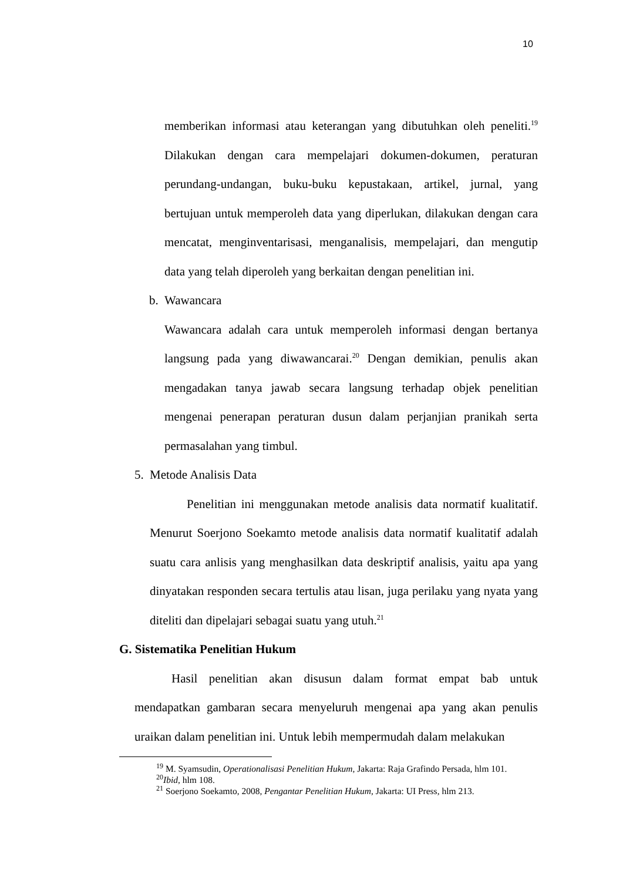10
memberikan informasi atau keterangan yang dibutuhkan oleh peneliti.<sup>19</sup> Dilakukan dengan cara mempelajari dokumen-dokumen, peraturan perundang-undangan, buku-buku kepustakaan, artikel, jurnal, yang bertujuan untuk memperoleh data yang diperlukan, dilakukan dengan cara mencatat, menginventarisasi, menganalisis, mempelajari, dan mengutip data yang telah diperoleh yang berkaitan dengan penelitian ini.
b. Wawancara
Wawancara adalah cara untuk memperoleh informasi dengan bertanya langsung pada yang diwawancarai.<sup>20</sup> Dengan demikian, penulis akan mengadakan tanya jawab secara langsung terhadap objek penelitian mengenai penerapan peraturan dusun dalam perjanjian pranikah serta permasalahan yang timbul.
5. Metode Analisis Data
Penelitian ini menggunakan metode analisis data normatif kualitatif. Menurut Soerjono Soekamto metode analisis data normatif kualitatif adalah suatu cara anlisis yang menghasilkan data deskriptif analisis, yaitu apa yang dinyatakan responden secara tertulis atau lisan, juga perilaku yang nyata yang diteliti dan dipelajari sebagai suatu yang utuh.<sup>21</sup>
G. Sistematika Penelitian Hukum
Hasil penelitian akan disusun dalam format empat bab untuk mendapatkan gambaran secara menyeluruh mengenai apa yang akan penulis uraikan dalam penelitian ini. Untuk lebih mempermudah dalam melakukan
<sup>19</sup> M. Syamsudin, Operationalisasi Penelitian Hukum, Jakarta: Raja Grafindo Persada, hlm 101.
<sup>20</sup> Ibid, hlm 108.
<sup>21</sup> Soerjono Soekamto, 2008, Pengantar Penelitian Hukum, Jakarta: UI Press, hlm 213.